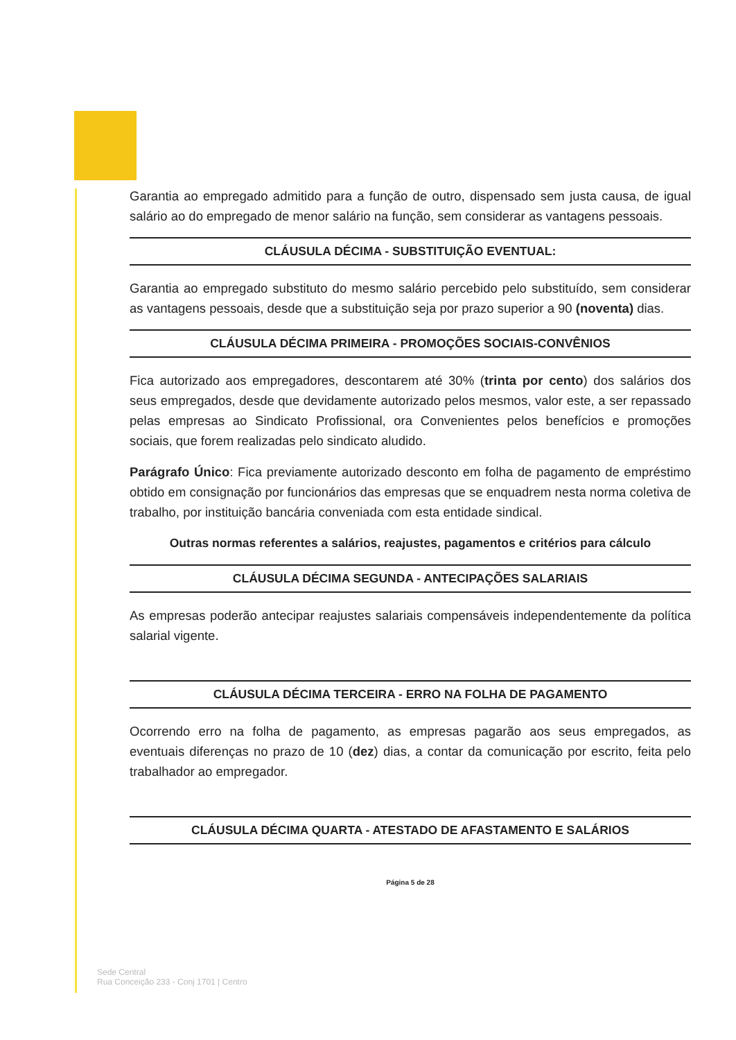Garantia ao empregado admitido para a função de outro, dispensado sem justa causa, de igual salário ao do empregado de menor salário na função, sem considerar as vantagens pessoais.
CLÁUSULA DÉCIMA - SUBSTITUIÇÃO EVENTUAL:
Garantia ao empregado substituto do mesmo salário percebido pelo substituído, sem considerar as vantagens pessoais, desde que a substituição seja por prazo superior a 90 (noventa) dias.
CLÁUSULA DÉCIMA PRIMEIRA - PROMOÇÕES SOCIAIS-CONVÊNIOS
Fica autorizado aos empregadores, descontarem até 30% (trinta por cento) dos salários dos seus empregados, desde que devidamente autorizado pelos mesmos, valor este, a ser repassado pelas empresas ao Sindicato Profissional, ora Convenientes pelos benefícios e promoções sociais, que forem realizadas pelo sindicato aludido.
Parágrafo Único: Fica previamente autorizado desconto em folha de pagamento de empréstimo obtido em consignação por funcionários das empresas que se enquadrem nesta norma coletiva de trabalho, por instituição bancária conveniada com esta entidade sindical.
Outras normas referentes a salários, reajustes, pagamentos e critérios para cálculo
CLÁUSULA DÉCIMA SEGUNDA - ANTECIPAÇÕES SALARIAIS
As empresas poderão antecipar reajustes salariais compensáveis independentemente da política salarial vigente.
CLÁUSULA DÉCIMA TERCEIRA - ERRO NA FOLHA DE PAGAMENTO
Ocorrendo erro na folha de pagamento, as empresas pagarão aos seus empregados, as eventuais diferenças no prazo de 10 (dez) dias, a contar da comunicação por escrito, feita pelo trabalhador ao empregador.
CLÁUSULA DÉCIMA QUARTA - ATESTADO DE AFASTAMENTO E SALÁRIOS
Página 5 de 28
Sede Central
Rua Conceição 233 - Conj 1701 | Centro